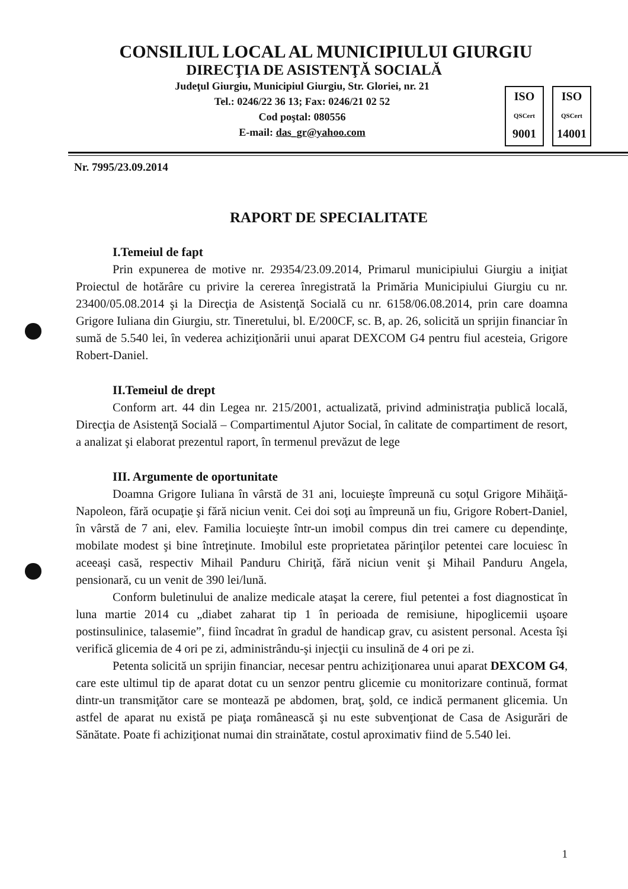CONSILIUL LOCAL AL MUNICIPIULUI GIURGIU
DIRECŢIA DE ASISTENŢĂ SOCIALĂ
Judeţul Giurgiu, Municipiul Giurgiu, Str. Gloriei, nr. 21
Tel.: 0246/22 36 13; Fax: 0246/21 02 52
Cod poştal: 080556
E-mail: das_gr@yahoo.com
ISO
QSCert
9001
ISO
QSCert
14001
Nr. 7995/23.09.2014
RAPORT DE SPECIALITATE
I.Temeiul de fapt
Prin expunerea de motive nr. 29354/23.09.2014, Primarul municipiului Giurgiu a iniţiat Proiectul de hotărâre cu privire la cererea înregistrată la Primăria Municipiului Giurgiu cu nr. 23400/05.08.2014 şi la Direcţia de Asistenţă Socială cu nr. 6158/06.08.2014, prin care doamna Grigore Iuliana din Giurgiu, str. Tineretului, bl. E/200CF, sc. B, ap. 26, solicită un sprijin financiar în sumă de 5.540 lei, în vederea achiziţionării unui aparat DEXCOM G4 pentru fiul acesteia, Grigore Robert-Daniel.
II.Temeiul de drept
Conform art. 44 din Legea nr. 215/2001, actualizată, privind administraţia publică locală, Direcţia de Asistenţă Socială – Compartimentul Ajutor Social, în calitate de compartiment de resort, a analizat şi elaborat prezentul raport, în termenul prevăzut de lege
III. Argumente de oportunitate
Doamna Grigore Iuliana în vârstă de 31 ani, locuieşte împreună cu soţul Grigore Mihăiţă-Napoleon, fără ocupaţie şi fără niciun venit. Cei doi soţi au împreună un fiu, Grigore Robert-Daniel, în vârstă de 7 ani, elev. Familia locuieşte într-un imobil compus din trei camere cu dependinţe, mobilate modest şi bine întreţinute. Imobilul este proprietatea părinţilor petentei care locuiesc în aceeaşi casă, respectiv Mihail Panduru Chiriţă, fără niciun venit şi Mihail Panduru Angela, pensionară, cu un venit de 390 lei/lună.
Conform buletinului de analize medicale ataşat la cerere, fiul petentei a fost diagnosticat în luna martie 2014 cu „diabet zaharat tip 1 în perioada de remisiune, hipoglicemii uşoare postinsulinice, talasemie”, fiind încadrat în gradul de handicap grav, cu asistent personal. Acesta îşi verifică glicemia de 4 ori pe zi, administrându-şi injecţii cu insulină de 4 ori pe zi.
Petenta solicită un sprijin financiar, necesar pentru achiziţionarea unui aparat DEXCOM G4, care este ultimul tip de aparat dotat cu un senzor pentru glicemie cu monitorizare continuă, format dintr-un transmiţător care se montează pe abdomen, braţ, şold, ce indică permanent glicemia. Un astfel de aparat nu există pe piaţa românească şi nu este subvenţionat de Casa de Asigurări de Sănătate. Poate fi achiziţionat numai din strainătate, costul aproximativ fiind de 5.540 lei.
1